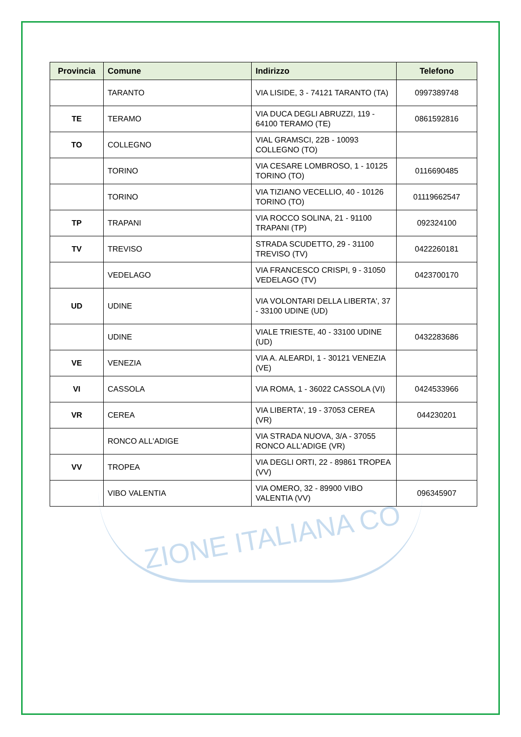ZIONE ITALIANA CO
| Provincia | Comune | Indirizzo | Telefono |
| --- | --- | --- | --- |
| | TARANTO | VIA LISIDE, 3 - 74121 TARANTO (TA) | 0997389748 |
| TE | TERAMO | VIA DUCA DEGLI ABRUZZI, 119 - 64100 TERAMO (TE) | 0861592816 |
| TO | COLLEGNO | VIAL GRAMSCI, 22B - 10093 COLLEGNO (TO) | |
| | TORINO | VIA CESARE LOMBROSO, 1 - 10125 TORINO (TO) | 0116690485 |
| | TORINO | VIA TIZIANO VECELLIO, 40 - 10126 TORINO (TO) | 01119662547 |
| TP | TRAPANI | VIA ROCCO SOLINA, 21 - 91100 TRAPANI (TP) | 092324100 |
| TV | TREVISO | STRADA SCUDETTO, 29 - 31100 TREVISO (TV) | 0422260181 |
| | VEDELAGO | VIA FRANCESCO CRISPI, 9 - 31050 VEDELAGO (TV) | 0423700170 |
| UD | UDINE | VIA VOLONTARI DELLA LIBERTA', 37 - 33100 UDINE (UD) | |
| | UDINE | VIALE TRIESTE, 40 - 33100 UDINE (UD) | 0432283686 |
| VE | VENEZIA | VIA A. ALEARDI, 1 - 30121 VENEZIA (VE) | |
| VI | CASSOLA | VIA ROMA, 1 - 36022 CASSOLA (VI) | 0424533966 |
| VR | CEREA | VIA LIBERTA', 19 - 37053 CEREA (VR) | 044230201 |
| | RONCO ALL'ADIGE | VIA STRADA NUOVA, 3/A - 37055 RONCO ALL'ADIGE (VR) | |
| VV | TROPEA | VIA DEGLI ORTI, 22 - 89861 TROPEA (VV) | |
| | VIBO VALENTIA | VIA OMERO, 32 - 89900 VIBO VALENTIA (VV) | 096345907 |